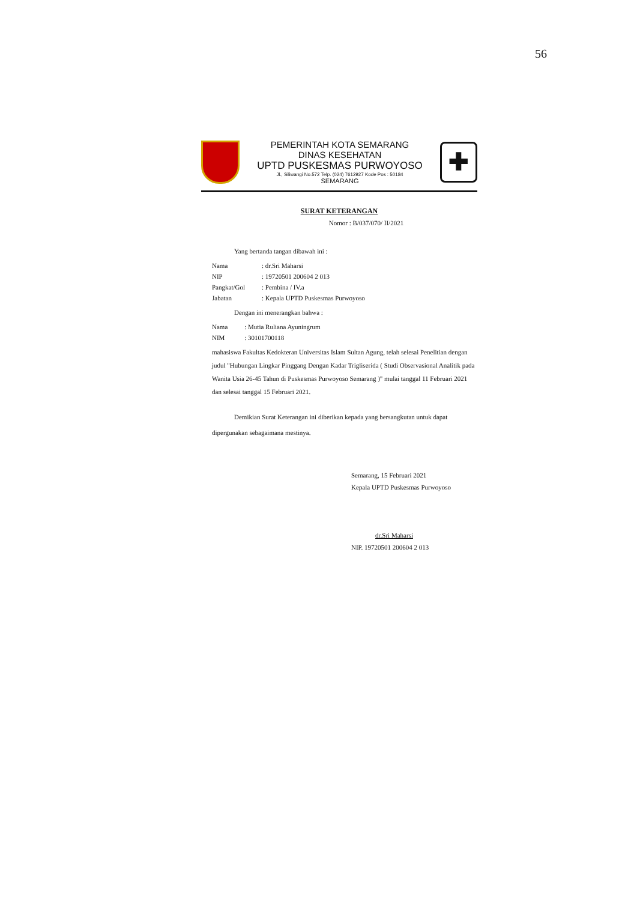56
PEMERINTAH KOTA SEMARANG
DINAS KESEHATAN
UPTD PUSKESMAS PURWOYOSO
Jl., Siliwangi No.572 Telp. (024) 7612927 Kode Pos : 50184
SEMARANG
✚
SURAT KETERANGAN
Nomor : B/037/070/ II/2021
Yang bertanda tangan dibawah ini :
| Nama | : dr.Sri Maharsi |
| NIP | : 19720501 200604 2 013 |
| Pangkat/Gol | : Pembina / IV.a |
| Jabatan | : Kepala UPTD Puskesmas Purwoyoso |
Dengan ini menerangkan bahwa :
| Nama | : Mutia Ruliana Ayuningrum |
| NIM | : 30101700118 |
mahasiswa Fakultas Kedokteran Universitas Islam Sultan Agung, telah selesai Penelitian dengan judul "Hubungan Lingkar Pinggang Dengan Kadar Trigliserida ( Studi Observasional Analitik pada Wanita Usia 26-45 Tahun di Puskesmas Purwoyoso Semarang )" mulai tanggal 11 Februari 2021 dan selesai tanggal 15 Februari 2021.
Demikian Surat Keterangan ini diberikan kepada yang bersangkutan untuk dapat
dipergunakan sebagaimana mestinya.
Semarang, 15 Februari 2021
Kepala UPTD Puskesmas Purwoyoso
dr.Sri Maharsi
NIP. 19720501 200604 2 013